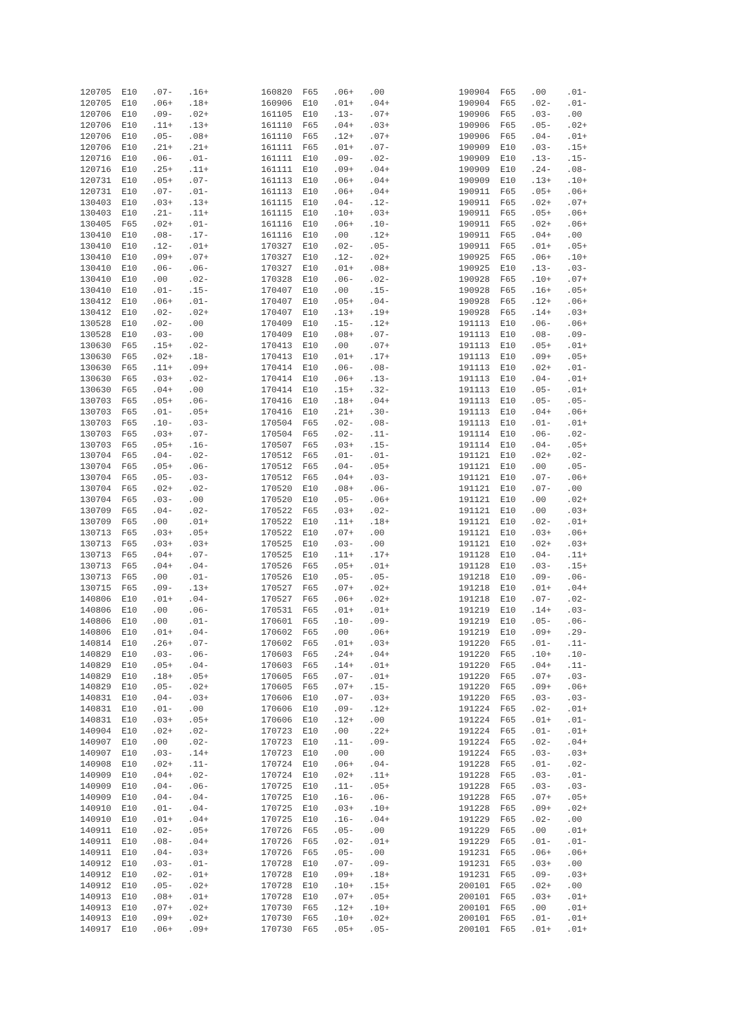| 120705 | E10 | .07- | .16+ |
| 120705 | E10 | .06+ | .18+ |
| 120706 | E10 | .09- | .02+ |
| 120706 | E10 | .11+ | .13+ |
| 120706 | E10 | .05- | .08+ |
| 120706 | E10 | .21+ | .21+ |
| 120716 | E10 | .06- | .01- |
| 120716 | E10 | .25+ | .11+ |
| 120731 | E10 | .05+ | .07- |
| 120731 | E10 | .07- | .01- |
| 130403 | E10 | .03+ | .13+ |
| 130403 | E10 | .21- | .11+ |
| 130405 | F65 | .02+ | .01- |
| 130410 | E10 | .08- | .17- |
| 130410 | E10 | .12- | .01+ |
| 130410 | E10 | .09+ | .07+ |
| 130410 | E10 | .06- | .06- |
| 130410 | E10 | .00 | .02- |
| 130410 | E10 | .01- | .15- |
| 130412 | E10 | .06+ | .01- |
| 130412 | E10 | .02- | .02+ |
| 130528 | E10 | .02- | .00 |
| 130528 | E10 | .03- | .00 |
| 130630 | F65 | .15+ | .02- |
| 130630 | F65 | .02+ | .18- |
| 130630 | F65 | .11+ | .09+ |
| 130630 | F65 | .03+ | .02- |
| 130630 | F65 | .04+ | .00 |
| 130703 | F65 | .05+ | .06- |
| 130703 | F65 | .01- | .05+ |
| 130703 | F65 | .10- | .03- |
| 130703 | F65 | .03+ | .07- |
| 130703 | F65 | .05+ | .16- |
| 130704 | F65 | .04- | .02- |
| 130704 | F65 | .05+ | .06- |
| 130704 | F65 | .05- | .03- |
| 130704 | F65 | .02+ | .02- |
| 130704 | F65 | .03- | .00 |
| 130709 | F65 | .04- | .02- |
| 130709 | F65 | .00 | .01+ |
| 130713 | F65 | .03+ | .05+ |
| 130713 | F65 | .03+ | .03+ |
| 130713 | F65 | .04+ | .07- |
| 130713 | F65 | .04+ | .04- |
| 130713 | F65 | .00 | .01- |
| 130715 | F65 | .09- | .13+ |
| 140806 | E10 | .01+ | .04- |
| 140806 | E10 | .00 | .06- |
| 140806 | E10 | .00 | .01- |
| 140806 | E10 | .01+ | .04- |
| 140814 | E10 | .26+ | .07- |
| 140829 | E10 | .03- | .06- |
| 140829 | E10 | .05+ | .04- |
| 140829 | E10 | .18+ | .05+ |
| 140829 | E10 | .05- | .02+ |
| 140831 | E10 | .04- | .03+ |
| 140831 | E10 | .01- | .00 |
| 140831 | E10 | .03+ | .05+ |
| 140904 | E10 | .02+ | .02- |
| 140907 | E10 | .00 | .02- |
| 140907 | E10 | .03- | .14+ |
| 140908 | E10 | .02+ | .11- |
| 140909 | E10 | .04+ | .02- |
| 140909 | E10 | .04- | .06- |
| 140909 | E10 | .04- | .04- |
| 140910 | E10 | .01- | .04- |
| 140910 | E10 | .01+ | .04+ |
| 140911 | E10 | .02- | .05+ |
| 140911 | E10 | .08- | .04+ |
| 140911 | E10 | .04- | .03+ |
| 140912 | E10 | .03- | .01- |
| 140912 | E10 | .02- | .01+ |
| 140912 | E10 | .05- | .02+ |
| 140913 | E10 | .08+ | .01+ |
| 140913 | E10 | .07+ | .02+ |
| 140913 | E10 | .09+ | .02+ |
| 140917 | E10 | .06+ | .09+ |
| 160820 | F65 | .06+ | .00 |
| 160906 | E10 | .01+ | .04+ |
| 161105 | E10 | .13- | .07+ |
| 161110 | F65 | .04+ | .03+ |
| 161110 | F65 | .12+ | .07+ |
| 161111 | F65 | .01+ | .07- |
| 161111 | E10 | .09- | .02- |
| 161111 | E10 | .09+ | .04+ |
| 161113 | E10 | .06+ | .04+ |
| 161113 | E10 | .06+ | .04+ |
| 161115 | E10 | .04- | .12- |
| 161115 | E10 | .10+ | .03+ |
| 161116 | E10 | .06+ | .10- |
| 161116 | E10 | .00 | .12+ |
| 170327 | E10 | .02- | .05- |
| 170327 | E10 | .12- | .02+ |
| 170327 | E10 | .01+ | .08+ |
| 170328 | E10 | .06- | .02- |
| 170407 | E10 | .00 | .15- |
| 170407 | E10 | .05+ | .04- |
| 170407 | E10 | .13+ | .19+ |
| 170409 | E10 | .15- | .12+ |
| 170409 | E10 | .08+ | .07- |
| 170413 | E10 | .00 | .07+ |
| 170413 | E10 | .01+ | .17+ |
| 170414 | E10 | .06- | .08- |
| 170414 | E10 | .06+ | .13- |
| 170414 | E10 | .15+ | .32- |
| 170416 | E10 | .18+ | .04+ |
| 170416 | E10 | .21+ | .30- |
| 170504 | F65 | .02- | .08- |
| 170504 | F65 | .02- | .11- |
| 170507 | F65 | .03+ | .15- |
| 170512 | F65 | .01- | .01- |
| 170512 | F65 | .04- | .05+ |
| 170512 | F65 | .04+ | .03- |
| 170520 | E10 | .08+ | .06- |
| 170520 | E10 | .05- | .06+ |
| 170522 | F65 | .03+ | .02- |
| 170522 | E10 | .11+ | .18+ |
| 170522 | E10 | .07+ | .00 |
| 170525 | E10 | .03- | .00 |
| 170525 | E10 | .11+ | .17+ |
| 170526 | F65 | .05+ | .01+ |
| 170526 | E10 | .05- | .05- |
| 170527 | F65 | .07+ | .02+ |
| 170527 | F65 | .06+ | .02+ |
| 170531 | F65 | .01+ | .01+ |
| 170601 | F65 | .10- | .09- |
| 170602 | F65 | .00 | .06+ |
| 170602 | F65 | .01+ | .03+ |
| 170603 | F65 | .24+ | .04+ |
| 170603 | F65 | .14+ | .01+ |
| 170605 | F65 | .07- | .01+ |
| 170605 | F65 | .07+ | .15- |
| 170606 | E10 | .07- | .03+ |
| 170606 | E10 | .09- | .12+ |
| 170606 | E10 | .12+ | .00 |
| 170723 | E10 | .00 | .22+ |
| 170723 | E10 | .11- | .09- |
| 170723 | E10 | .00 | .00 |
| 170724 | E10 | .06+ | .04- |
| 170724 | E10 | .02+ | .11+ |
| 170725 | E10 | .11- | .05+ |
| 170725 | E10 | .16- | .06- |
| 170725 | E10 | .03+ | .10+ |
| 170725 | E10 | .16- | .04+ |
| 170726 | F65 | .05- | .00 |
| 170726 | F65 | .02- | .01+ |
| 170726 | F65 | .05- | .00 |
| 170728 | E10 | .07- | .09- |
| 170728 | E10 | .09+ | .18+ |
| 170728 | E10 | .10+ | .15+ |
| 170728 | E10 | .07+ | .05+ |
| 170730 | F65 | .12+ | .10+ |
| 170730 | F65 | .10+ | .02+ |
| 170730 | F65 | .05+ | .05- |
| 190904 | F65 | .00 | .01- |
| 190904 | F65 | .02- | .01- |
| 190906 | F65 | .03- | .00 |
| 190906 | F65 | .05- | .02+ |
| 190906 | F65 | .04- | .01+ |
| 190909 | E10 | .03- | .15+ |
| 190909 | E10 | .13- | .15- |
| 190909 | E10 | .24- | .08- |
| 190909 | E10 | .13+ | .10+ |
| 190911 | F65 | .05+ | .06+ |
| 190911 | F65 | .02+ | .07+ |
| 190911 | F65 | .05+ | .06+ |
| 190911 | F65 | .02+ | .06+ |
| 190911 | F65 | .04+ | .00 |
| 190911 | F65 | .01+ | .05+ |
| 190925 | F65 | .06+ | .10+ |
| 190925 | E10 | .13- | .03- |
| 190928 | F65 | .10+ | .07+ |
| 190928 | F65 | .16+ | .05+ |
| 190928 | F65 | .12+ | .06+ |
| 190928 | F65 | .14+ | .03+ |
| 191113 | E10 | .06- | .06+ |
| 191113 | E10 | .08- | .09- |
| 191113 | E10 | .05+ | .01+ |
| 191113 | E10 | .09+ | .05+ |
| 191113 | E10 | .02+ | .01- |
| 191113 | E10 | .04- | .01+ |
| 191113 | E10 | .05- | .01+ |
| 191113 | E10 | .05- | .05- |
| 191113 | E10 | .04+ | .06+ |
| 191113 | E10 | .01- | .01+ |
| 191114 | E10 | .06- | .02- |
| 191114 | E10 | .04- | .05+ |
| 191121 | E10 | .02+ | .02- |
| 191121 | E10 | .00 | .05- |
| 191121 | E10 | .07- | .06+ |
| 191121 | E10 | .07- | .00 |
| 191121 | E10 | .00 | .02+ |
| 191121 | E10 | .00 | .03+ |
| 191121 | E10 | .02- | .01+ |
| 191121 | E10 | .03+ | .06+ |
| 191121 | E10 | .02+ | .03+ |
| 191128 | E10 | .04- | .11+ |
| 191128 | E10 | .03- | .15+ |
| 191218 | E10 | .09- | .06- |
| 191218 | E10 | .01+ | .04+ |
| 191218 | E10 | .07- | .02- |
| 191219 | E10 | .14+ | .03- |
| 191219 | E10 | .05- | .06- |
| 191219 | E10 | .09+ | .29- |
| 191220 | F65 | .01- | .11- |
| 191220 | F65 | .10+ | .10- |
| 191220 | F65 | .04+ | .11- |
| 191220 | F65 | .07+ | .03- |
| 191220 | F65 | .09+ | .06+ |
| 191220 | F65 | .03- | .03- |
| 191224 | F65 | .02- | .01+ |
| 191224 | F65 | .01+ | .01- |
| 191224 | F65 | .01- | .01+ |
| 191224 | F65 | .02- | .04+ |
| 191224 | F65 | .03- | .03+ |
| 191228 | F65 | .01- | .02- |
| 191228 | F65 | .03- | .01- |
| 191228 | F65 | .03- | .03- |
| 191228 | F65 | .07+ | .05+ |
| 191228 | F65 | .09+ | .02+ |
| 191229 | F65 | .02- | .00 |
| 191229 | F65 | .00 | .01+ |
| 191229 | F65 | .01- | .01- |
| 191231 | F65 | .06+ | .06+ |
| 191231 | F65 | .03+ | .00 |
| 191231 | F65 | .09- | .03+ |
| 200101 | F65 | .02+ | .00 |
| 200101 | F65 | .03+ | .01+ |
| 200101 | F65 | .00 | .01+ |
| 200101 | F65 | .01- | .01+ |
| 200101 | F65 | .01+ | .01+ |